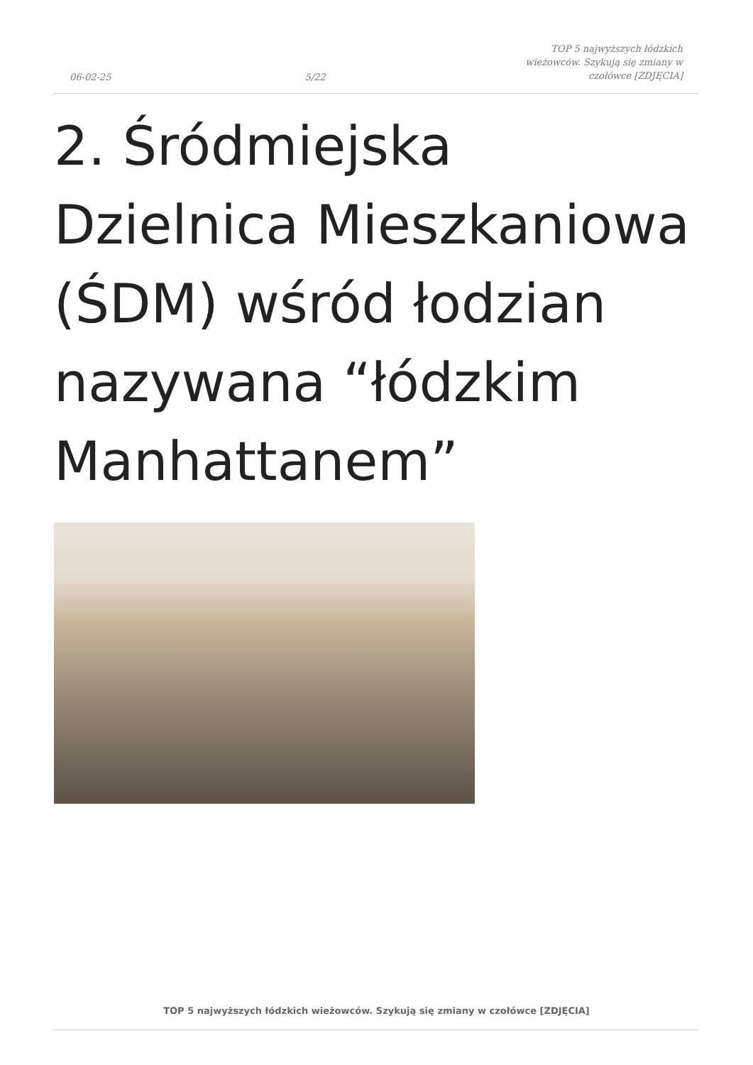06-02-25 5/22 TOP 5 najwyższych łódzkich wieżowców. Szykują się zmiany w czołówce [ZDJĘCIA]
2. Śródmiejska Dzielnica Mieszkaniowa (ŚDM) wśród łodzian nazywana “łódzkim Manhattanem”
TOP 5 najwyższych łódzkich wieżowców. Szykują się zmiany w czołówce [ZDJĘCIA]